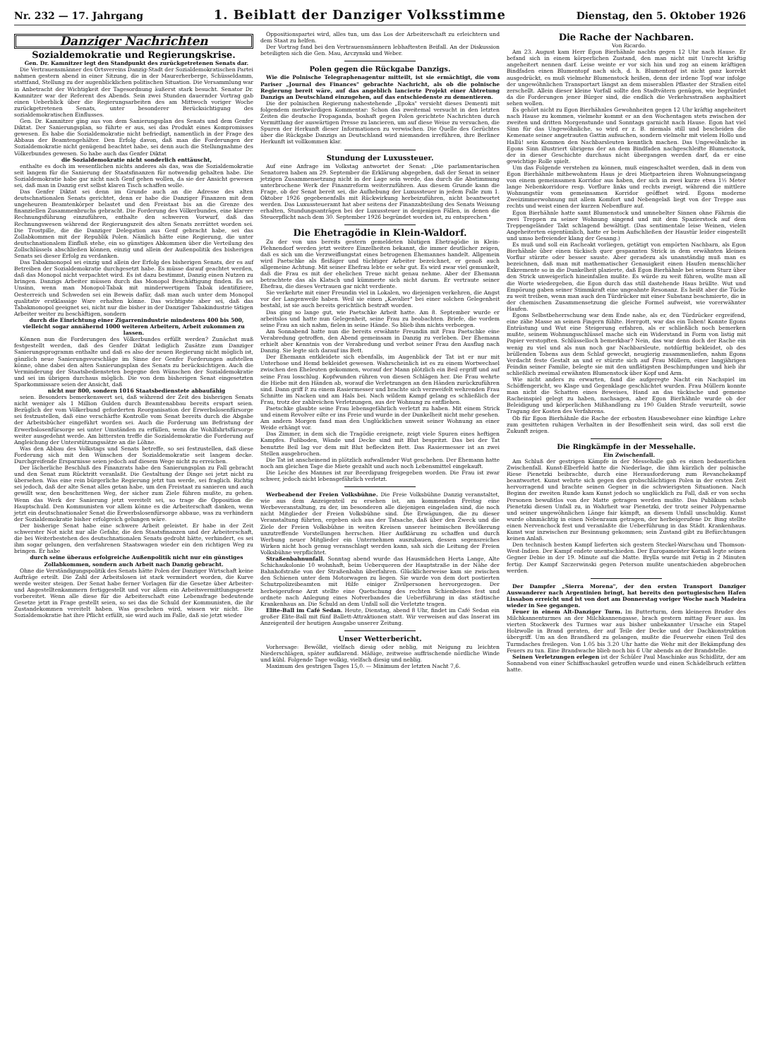Nr. 232 — 17. Jahrgang 1. Beiblatt der Danziger Volksstimme Dienstag, den 5. Oktober 1926
Danziger Nachrichten
Sozialdemokratie und Regierungskrise.
Gen. Dr. Kamnitzer legt den Standpunkt des zurückgetretenen Senats dar.
Die Vertrauensmänner des Ortsvereins Danzig-Stadt der Sozialdemokratischen Partei nahmen gestern abend in einer Sitzung, die in der Maurerherberge, Schüsseldamm, stattfand, Stellung zu der augenblicklichen politischen Situation. Die Versammlung war in Anbetracht der Wichtigkeit der Tagesordnung äußerst stark besucht. Senator Dr. Kamnitzer war der Referent des Abends. Sein zwei Stunden dauernder Vortrag gab einen Ueberblick über die Regierungsarbeiten des am Mittwoch voriger Woche zurückgetretenen Senats, unter besonderer Berücksichtigung des sozialdemokratischen Einflusses.
Gen. Dr. Kamnitzer ging aus von dem Sanierungsplan des Senats und dem Genfer Diktat. Der Sanierungsplan, so führte er aus, sei das Produkt eines Kompromisses gewesen. Es habe die Sozialdemokratie nicht befriedigt, namentlich in der Frage des Abbaus der Beamtengehälter. Den Erfolg davon, daß man die Forderungen der Sozialdemokratie nicht genügend beachtet habe, sei denn auch die Stellungnahme des Völkerbundes gewesen. So habe auch das Genfer Diktat
die Sozialdemokratie nicht sonderlich enttäuscht,
enthalte es doch im wesentlichen nichts anderes als das, was die Sozialdemokratie seit langem für die Sanierung der Staatsfinanzen für notwendig gehalten habe. Die Sozialdemokratie habe gar nicht nach Genf gehen wollen, da sie der Ansicht gewesen sei, daß man in Danzig erst selbst klaren Tisch schaffen wolle.
Das Genfer Diktat sei denn im Grunde auch an die Adresse des alten deutschnationalen Senats gerichtet, denn er habe die Danziger Finanzen mit dem ungeheuren Beamtenkörper belastet und den Freistaat bis an die Grenze des finanziellen Zusammenbruchs gebracht. Die Forderung des Völkerbundes, eine klarere Rechnungsführung einzuführen, enthalte den schweren Vorwurf, daß das Rechnungswesen während der Regierungszeit des alten Senats zerrüttet worden sei. Die Trostpille, die die Danziger Delegation aus Genf gebracht habe, sei das Zollabkommen mit der Republik Polen. Nämlich hätte eine Regierung, die unter deutschnationalem Einfluß stehe, ein so günstiges Abkommen über die Verteilung des Zollschlüssels abschließen können, einzig und allein der Außenpolitik des bisherigen Senats sei dieser Erfolg zu verdanken.
Das Tabakmonopol sei einzig und allein der Erfolg des bisherigen Senats, der es auf Betreiben der Sozialdemokratie durchgesetzt habe. Es müsse darauf geachtet werden, daß das Monopol nicht verpachtet wird. Es ist dazu bestimmt, Danzig einen Nutzen zu bringen. Danzigs Arbeiter müssen durch das Monopol Beschäftigung finden. Es sei Unsinn, wenn man Monopol-Tabak mit minderwertigem Tabak identifiziere, Oesterreich und Schweden sei ein Beweis dafür, daß man auch unter dem Monopol qualitativ erstklassige Ware erhalten könne. Das wichtigste aber sei, daß das Tabakmonopol geeignet sei, nicht nur die bisher in der Danziger Tabakindustrie tätigen Arbeiter weiter zu beschäftigen, sondern
durch die Einrichtung einer Zigarrenindustrie mindestens 400 bis 500, vielleicht sogar annähernd 1000 weiteren Arbeitern, Arbeit zukommen zu lassen.
Können nun die Forderungen des Völkerbundes erfüllt werden? Zunächst muß festgestellt werden, daß des Genfer Diktat lediglich Zusätze zum Danziger Sanierungsprogramm enthalte und daß es also der neuen Regierung nicht möglich ist, gänzlich neue Sanierungsvorschläge im Sinne der Genfer Forderungen aufstellen könne, ohne dabei den alten Sanierungsplan des Senats zu berücksichtigen. Auch die Verminderung der Staatsbediensteten begegne den Wünschen der Sozialdemokratie und sei im übrigen durchaus möglich. Die von dem bisherigen Senat eingesetzten Sparkommissare seien der Ansicht, daß
nicht nur 800, sondern 1016 Staatsbedienstete abbaufähig
seien. Besonders bemerkenswert sei, daß während der Zeit des bisherigen Senats nicht weniger als 1 Million Gulden durch Beamtenabbau bereits erspart seien. Bezüglich der vom Völkerbund geforderten Reorganisation der Erwerbslosenfürsorge sei festzustellen, daß eine verschärfte Kontrolle vom Senat bereits durch die Abgabe der Arbeitsbücher eingeführt worden sei. Auch die Forderung um Befristung der Erwerbslosenfürsorge sei unter Umständen zu erfüllen, wenn die Wohlfahrtsfürsorge weiter ausgedehnt werde. Am bittersten treffe die Sozialdemokratie die Forderung auf Angleichung der Unterstützungssätze an die Löhne.
Was den Abbau des Volkstags und Senats betreffe, so sei festzustellen, daß diese Forderung sich mit den Wünschen der Sozialdemokratie seit langem decke. Durchgreifende Ersparnisse seien jedoch auf diesem Wege nicht zu erreichen.
Der lächerliche Beschluß des Finanzrats habe den Sanierungsplan zu Fall gebracht und den Senat zum Rücktritt veranlaßt. Die Gestaltung der Dinge sei jetzt nicht zu übersehen. Was eine rein bürgerliche Regierung jetzt tun werde, sei fraglich. Richtig sei jedoch, daß der alte Senat alles getan habe, um den Freistaat zu sanieren und auch gewillt war, den beschrittenen Weg, der sicher zum Ziele führen mußte, zu gehen. Wenn das Werk der Sanierung jetzt vereitelt sei, so trage die Opposition die Hauptschuld. Den Kommunisten vor allem könne es die Arbeiterschaft danken, wenn jetzt ein deutschnationaler Senat die Erwerbslosenfürsorge abbaue, was zu verhindern der Sozialdemokratie bisher erfolgreich gelungen wäre.
Der bisherige Senat habe eine schwere Arbeit geleistet. Er habe in der Zeit schwerster Not nicht nur alle Gefahr, die den Staatsfinanzen und der Arbeiterschaft, die bei Weiterbestehen des deutschnationalen Senats gedroht hätte, verhindert, es sei ihm sogar gelungen, den verfahrenen Staatswagen wieder ein den richtigen Weg zu bringen. Er habe
durch seine überaus erfolgreiche Außenpolitik nicht nur ein günstiges Zollabkommen, sondern auch Arbeit nach Danzig gebracht.
Ohne die Verständigungspolitik des Senats hätte Polen der Danziger Wirtschaft keine Aufträge erteilt. Die Zahl der Arbeitslosen ist stark vermindert worden, die Kurve werde weiter steigen. Der Senat habe ferner Vorlagen für die Gesetze über Arbeiter- und Angestelltenkammern fertiggestellt und vor allem ein Arbeitsvermittlungsgesetz vorbereitet. Wenn alle diese für die Arbeiterschaft eine Lebensfrage bedeutende Gesetze jetzt in Frage gestellt seien, so sei das die Schuld der Kommunisten, die ihr Zustandekommen vereitelt haben. Was geschehen wird, wissen wir nicht. Die Sozialdemokratie hat ihre Pflicht erfüllt, sie wird auch im Falle, daß sie jetzt wieder
Oppositionspartei wird, alles tun, um das Los der Arbeiterschaft zu erleichtern und dem Staat zu helfen.
Der Vortrag fand bei den Vertrauensmännern lebhaftesten Beifall. An der Diskussion beteiligten sich die Gen. Mau, Arczynski und Weber.
Polen gegen die Rückgabe Danzigs.
Wie die Polnische Telegraphenagentur mitteilt, ist sie ermächtigt, die vom Pariser „Journal des Finances" gebrachte Nachricht, als ob die polnische Regierung bereit wäre, auf das angeblich lancierte Projekt einer Abtretung Danzigs an Deutschland einzugehen, auf das entschiedenste zu dementieren.
Die der polnischen Regierung nahestehende „Epoka" versieht dieses Dementi mit folgendem merkwürdigen Kommentar: Schon das zweitemal versucht in den letzten Zeiten die deutsche Propaganda, boshaft gegen Polen gerichtete Nachrichten durch Vermittlung der auswärtigen Presse zu lancieren, um auf diese Weise zu versuchen, die Spuren der Herkunft dieser Informationen zu verwischen. Die Quelle des Gerüchtes über die Rückgabe Danzigs an Deutschland wird niemanden irreführen, ihre Berliner Herkunft ist vollkommen klar.
Stundung der Luxussteuer.
Auf eine Anfrage im Volkstag antwortet der Senat: „Die parlamentarischen Senatoren haben am 29. September die Erklärung abgegeben, daß der Senat in seiner jetzigen Zusammensetzung nicht in der Lage sein werde, das durch die Abstimmung unterbrochene Werk der Finanzreform weiterzuführen. Aus diesem Grunde kann die Frage, ob der Senat bereit sei, die Aufhebung der Luxussteuer in jedem Falle zum 1. Oktober 1926 gegebenenfalls mit Rückwirkung herbeizuführen, nicht beantwortet werden. Das Luxussteueramt hat aber seitens der Finanzabteilung des Senats Weisung erhalten, Stundungsanträgen bei der Luxussteuer in denjenigen Fällen, in denen die Steuerpflicht nach dem 30. September 1926 begründet worden ist, zu entsprechen."
Die Ehetragödie in Klein-Waldorf.
Zu der von uns bereits gestern gemeldeten blutigen Ehetragödie in Klein-Plehnendorf werden jetzt weitere Einzelheiten bekannt, die immer deutlicher zeigen, daß es sich um die Verzweiflungstat eines betrogenen Ehemannes handelt. Allgemein wird Paetschke als fleißiger und tüchtiger Arbeiter bezeichnet, er genoß auch allgemeine Achtung. Mit seiner Ehefrau lebte er sehr gut. Es wird zwar viel gemunkelt, daß die Frau es mit der ehelichen Treue nicht genau nehme. Aber der Ehemann betrachtete das als Klatsch und kümmerte sich nicht darum. Er vertraute seiner Ehefrau, die dieses Vertrauen gar nicht verdiente.
Sie verkehrte mit einer Freundin viel in Lokalen, wo diejenigen verkehren, die Angst vor der Langenweile haben. Weil sie einen „Kavalier" bei einer solchen Gelegenheit bestahl, ist sie auch bereits gerichtlich bestraft worden.
Das ging so lange gut, wie Paetschke Arbeit hatte. Am 8. September wurde er arbeitslos und hatte nun Gelegenheit, seine Frau zu beobachten. Briefe, die vordem seine Frau an sich nahm, fielen in seine Hände. So blieb ihm nichts verborgen.
Am Sonnabend hatte nun die bereits erwähnte Freundin mit Frau Paetschke eine Verabredung getroffen, den Abend gemeinsam in Danzig zu verleben. Der Ehemann erhielt aber Kenntnis von der Verabredung und verbot seiner Frau den Ausflug nach Danzig. Sie legte sich darauf ins Bett.
Der Ehemann entkleidete sich ebenfalls, im Augenblick der Tat ist er nur mit Unterhose und Hemd bekleidet gewesen. Wahrscheinlich ist es zu einem Wortwechsel zwischen den Eheleuten gekommen, worauf der Mann plötzlich ein Beil ergriff und auf seine Frau losschlug. Kopfwunden rühren von diesen Schlägen her. Die Frau wehrte die Hiebe mit den Händen ab, worauf die Verletzungen an den Händen zurückzuführen sind. Dann griff P. zu einem Rasiermesser und brachte sich verzweifelt wehrenden Frau Schnitte im Nacken und am Hals bei. Nach wildem Kampf gelang es schließlich der Frau, trotz der zahlreichen Verletzungen, aus der Wohnung zu entfliehen.
Paetschke glaubte seine Frau lebensgefährlich verletzt zu haben. Mit einem Strick und einem Revolver eilte er ins Freie und wurde in der Dunkelheit nicht mehr gesehen. Am andern Morgen fand man den Unglücklichen unweit seiner Wohnung an einer Weide erhängt vor.
Das Zimmer, in dem sich die Tragödie ereignete, zeigt viele Spuren eines heftigen Kampfes. Fußboden, Wände und Decke sind mit Blut bespritzt. Das bei der Tat benutzte Beil lag vor dem mit Blut befleckten Bett. Das Rasiermesser ist an zwei Stellen ausgebrochen.
Die Tat ist anscheinend in plötzlich aufwallender Wut geschehen. Der Ehemann hatte noch am gleichen Tage die Miete gezahlt und auch noch Lebensmittel eingekauft.
Die Leiche des Mannes ist zur Beerdigung freigegeben worden. Die Frau ist zwar schwer, jedoch nicht lebensgefährlich verletzt.
Werbeabend der Freien Volksbühne. Die Freie Volksbühne Danzig veranstaltet, wie aus dem Anzeigenteil zu ersehen ist, am kommenden Freitag eine Werbeveranstaltung, zu der, im besonderen alle diejenigen eingeladen sind, die noch nicht Mitglieder der Freien Volksbühne sind. Die Erwägungen, die zu dieser Veranstaltung führten, ergeben sich aus der Tatsache, daß über den Zweck und die Ziele der Freien Volksbühne in weiten Kreisen unserer heimischen Bevölkerung unzutreffende Vorstellungen herrschen. Hier Aufklärung zu schaffen und durch Werbung neuer Mitglieder ein Unternehmen auszubauen, dessen segensreiches Wirken nicht hoch genug veranschlagt werden kann, sah sich die Leitung der Freien Volksbühne verpflichtet.
Straßenbahnunfall. Sonntag abend wurde das Hausmädchen Herta Lange, Alte Schichaukolonie 10 wohnhaft, beim Ueberqueren der Hauptstraße in der Nähe der Bahnhofstraße von der Straßenbahn überfahren. Glücklicherweise kam sie zwischen den Schienen unter dem Motorwagen zu liegen. Sie wurde von dem dort postierten Schutzpolizeibeamten mit Hilfe einiger Zivilpersonen hervorgezogen. Der herbeigerufene Arzt stellte eine Quetschung des rechten Schienbeines fest und ordnete nach Anlegung eines Notverbandes die Ueberführung in das städtische Krankenhaus an. Die Schuld an dem Unfall soll die Verletzte tragen.
Elite-Ball im Café Sedan. Heute, Dienstag, abend 8 Uhr, findet im Café Sedan ein großer Elite-Ball mit fünf Ballett-Attraktionen statt. Wir verweisen auf das Inserat im Anzeigenteil der heutigen Ausgabe unserer Zeitung.
Unser Wetterbericht.
Vorhersage: Bewölkt, vielfach diesig oder neblig, mit Neigung zu leichten Niederschlägen, später aufklarend. Mäßige, zeitweise auffrischende nördliche Winde und kühl. Folgende Tage wolkig, vielfach diesig und neblig.
Maximum des gestrigen Tages 15,0. — Minimum der letzten Nacht 7,6.
Die Rache der Nachbaren.
Von Ricardo.
Am 23. August kam Herr Egon Bierhähnle nachts gegen 12 Uhr nach Hause. Er befand sich in einem körperlichen Zustand, den man nicht mit Unrecht kräftig angeheitert nennen darf. Leise weinte er vor sich hin und zog an einem kräftigen Bindfaden einen Blumentopf nach sich, d. h. Blumentopf ist nicht ganz korrekt ausgedrückt, es muß vielmehr Blumenstock heißen, denn der irdene Topf war infolge der ungewöhnlichen Transportart längst an dem miserablen Pflaster der Straßen eitel zerschellt. Allein dieser kleine Vorfall sollte den Stadtvätern genügen, wie begründet da die Forderungen jener Bürger sind, die endlich die Verkehrsstraßen asphaltiert sehen wollen.
Es gehört nicht zu Egon Bierhähnles Gewohnheiten gegen 12 Uhr kräftig angeheitert nach Hause zu kommen, vielmehr kommt er an den Wochentagen stets zwischen der zweiten und dritten Morgenstunde und Sonntags garnicht nach Hause. Egon hat viel Sinn für das Ungewöhnliche, so wird er z. B. niemals still und bescheiden die Kemenate seiner angetrauten Gattin aufsuchen, sondern vielmehr mit vielem Hollo und Hallü! sein Kommen den Nachbarsleuten kenntlich machen. Das Ungewöhnliche in Egons Sinn illustriert übrigens der an dem Bindfaden nachgeschleifte Blumenstock, der in dieser Geschichte durchaus nicht übergangen werden darf, da er eine gewichtige Rolle spielt.
Um das Folgende verstehen zu können, muß eingeschaltet werden, daß in dem von Egon Bierhähnle mitbewohntem Haus je drei Mietparteien ihren Wohnungseingang von einem gemeinsamen Korridor aus haben, der sich in zwei kurze etwa 1½ Meter lange Nebenkorridore resp. Vorflure links und rechts zweigt, während die mittlere Wohnungstür vom gemeinsamen Korridor geöffnet wird. Egons moderne Zweizimmerwohnung mit allem Komfort und Nebengelaß liegt von der Treppe aus rechts und weist einen der kurzen Nebenflure auf.
Egon Bierhähnle hatte samt Blumenstock und umnebelter Sinnen ohne Fährnis die zwei Treppen zu seiner Wohnung singend und mit dem Spazierstock auf dem Treppengeländer Takt schlagend bewältigt. (Das sentimentale leise Weinen, vielen Angeheiterten eigentümlich, hatte er beim Aufschließen der Haustür leider eingestellt und umso befreiender klang der Gesang.)
Es muß und soll ein Racheakt vorliegen, getätigt von empörten Nachbarn, als Egon Bierhähnle über einen tückisch quer gespannten Strick in dem erwähnten kleinen Vorflur stürzte oder besser sauste. Aber geradezu als unanständig muß man es bezeichnen, daß man mit mathematischer Genauigkeit einen Haufen menschlicher Exkremente so in die Dunkelheit plazierte, daß Egon Bierhähnle bei seinem Sturz über den Strick unweigerlich hineinfallen mußte. Es würde zu weit führen, wollte man all die Worte wiedergeben, die Egon durch das still dastehende Haus brüllte. Wut und Empörung gaben seiner Stimmkraft eine ungeahnte Resonanz. Es heißt aber die Tücke zu weit treiben, wenn man auch den Türdrücker mit einer Substanz beschmierte, die in der chemischen Zusammensetzung die gleiche Formel aufweist, wie vorerwähnter Haufen.
Egons Selbstbeherrschung war dem Ende nahe, als er, den Türdrücker ergreifend, eine zähe Masse an seinen Fingern fühlte. Herrgott, war das ein Toben! Konnte Egons Entrüstung und Wut eine Steigerung erfahren, als er schließlich noch bemerken mußte, seinem Wohnungsschlüssel mache sich ein Widerstand in Form von listig mit Papier verstopften. Schlüsselloch bemerkbar? Nein, das war denn doch der Rache ein wenig zu viel und als nun noch gar Nachbarsleute, notdürftig bekleidet, ob des brüllenden Tobens aus dem Schlaf geweckt, neugierig zusammenliefen, nahm Egons Verdacht feste Gestalt an und er stürzte sich auf Frau Müllern, einer langjährigen Feindin seiner Familie, belegte sie mit den unflätigsten Beschimpfungen und hieb ihr schließlich zweimal erwähnten Blumenstock über Kopf und Arm.
Wie nicht anders zu erwarten, fand die aufgeregte Nacht ein Nachspiel im Schöffengericht, wo Klage und Gegenklage geschlichtet wurden. Frau Müllern konnte man nicht die Schatten eines Beweises, Hand an das tückische und gemeine Racheinspiel gelegt zu haben, nachsagen, aber Egon Bierhähnle wurde ob der Beleidigung und körperlichen Mißhandlung zu 190 Gulden Strafe verurteilt, sowie Tragung der Kosten des Verfahrens.
Ob für Egon Bierhähnle die Rache der erbosten Hausbewohner eine künftige Lehre zum gesitteten ruhigen Verhalten in der Besoffenheit sein wird, das soll erst die Zukunft zeigen.
Die Ringkämpfe in der Messehalle.
Ein Zwischenfall.
Am Schluß der gestrigen Kämpfe in der Messehalle gab es einen bedauerlichen Zwischenfall. Kunst-Elberfeld hatte die Niederlage, die ihm kürzlich der polnische Riese Pienetzki beibrachte, durch eine Herausforderung zum Revanchekampf beantwortet. Kunst wehrte sich gegen den grobschlächtigen Polen in der ersten Zeit hervorragend und brachte seinen Gegner in die schwierigsten Situationen. Nach Beginn der zweiten Runde kam Kunst jedoch so unglücklich zu Fall, daß er von sechs Personen bewußtlos von der Matte getragen werden mußte. Das Publikum schob Pienetzki diesen Unfall zu, in Wahrheit war Pienetzki, der trotz seiner Polypenarme und seiner ungewöhnlichen Länge fair kämpft, an diesem Unfall unschuldig. Kunst wurde ohnmächtig in einen Nebenraum getragen, der herbeigerufene Dr. Bing stellte einen Nervenchock fest und veranlaßte die Ueberführung in das Städt. Krankenhaus. Kunst war inzwischen zur Besinnung gekommen; sein Zustand gibt zu Befürchtungen keinen Anlaß.
Den technisch besten Kampf lieferten sich gestern Steckel-Warschau und Thomson-West-Indien. Der Kampf endete unentschieden. Der Europameister Kornaß legte seinen Gegner Debie in der 19. Minute auf die Matte. Brylla wurde mit Petig in 2 Minuten fertig. Der Kampf Szczerwinski gegen Peterson mußte unentschieden abgebrochen werden.
Der Dampfer „Sierra Morena", der den ersten Transport Danziger Auswanderer nach Argentinien bringt, hat bereits den portugiesischen Hafen Lissabon erreicht und ist von dort am Donnerstag voriger Woche nach Madeira wieder in See gegangen.
Feuer in einem Alt-Danziger Turm. Im Butterturm, dem kleineren Bruder des Milchkannenturmes an der Milchkannengasse, brach gestern mittag Feuer aus. Im vierten Stockwerk des Turmes war aus bisher unbekannter Ursache ein Stapel Holzwolle in Brand geraten, der auf Teile der Decke und der Dachkonstruktion übergriff. Um an den Brandherd zu gelangen, mußte die Feuerwehr einen Teil des Turmdaches freilegen. Von 1.05 bis 3.20 Uhr hatte die Wehr mit der Bekämpfung des Feuers zu tun. Eine Brandwache blieb noch bis 6 Uhr abends an der Brandstelle.
Seinen Verletzungen erlegen ist der Schüler Paul Maschinke aus Schidlitz, der am Sonnabend von einer Schiffsschaukel getroffen wurde und einen Schädelbruch erlitten hatte.